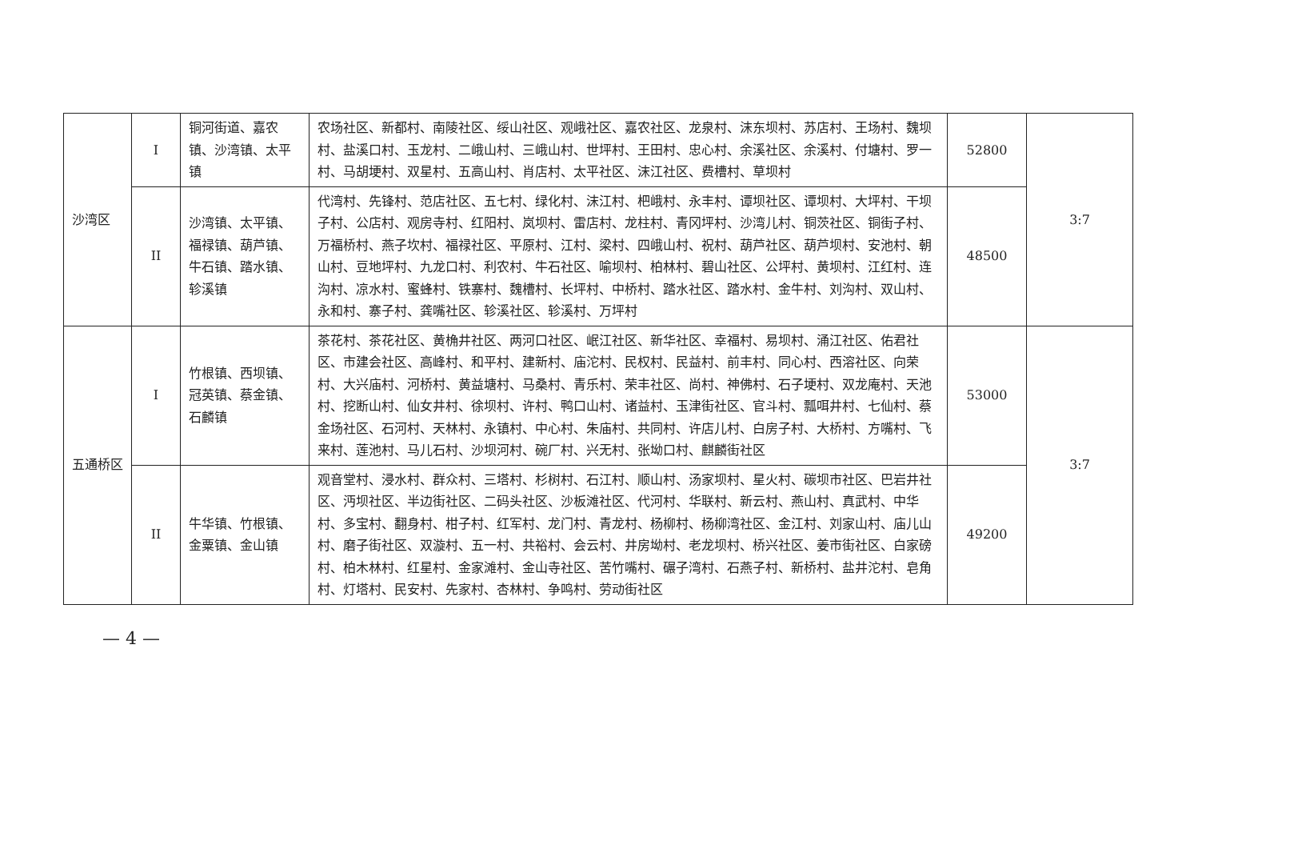| 沙湾区 | I | 铜河街道、嘉农镇、沙湾镇、太平镇 | 农场社区、新都村、南陵社区、绥山社区、观峨社区、嘉农社区、龙泉村、沫东坝村、苏店村、王场村、魏坝村、盐溪口村、玉龙村、二峨山村、三峨山村、世坪村、王田村、忠心村、余溪社区、余溪村、付塘村、罗一村、马胡埂村、双星村、五高山村、肖店村、太平社区、沫江社区、费槽村、草坝村 | 52800 | 3:7 |
| | II | 沙湾镇、太平镇、福禄镇、葫芦镇、牛石镇、踏水镇、轸溪镇 | 代湾村、先锋村、范店社区、五七村、绿化村、沫江村、杷峨村、永丰村、谭坝社区、谭坝村、大坪村、干坝子村、公店村、观房寺村、红阳村、岚坝村、雷店村、龙柱村、青冈坪村、沙湾儿村、铜茨社区、铜街子村、万福桥村、燕子坎村、福禄社区、平原村、江村、梁村、四峨山村、祝村、葫芦社区、葫芦坝村、安池村、朝山村、豆地坪村、九龙口村、利农村、牛石社区、喻坝村、柏林村、碧山社区、公坪村、黄坝村、江红村、连沟村、凉水村、蜜蜂村、铁寨村、魏槽村、长坪村、中桥村、踏水社区、踏水村、金牛村、刘沟村、双山村、永和村、寨子村、龚嘴社区、轸溪社区、轸溪村、万坪村 | 48500 | |
| 五通桥区 | I | 竹根镇、西坝镇、冠英镇、蔡金镇、石麟镇 | 茶花村、茶花社区、黄桷井社区、两河口社区、岷江社区、新华社区、幸福村、易坝村、涌江社区、佑君社区、市建会社区、高峰村、和平村、建新村、庙沱村、民权村、民益村、前丰村、同心村、西溶社区、向荣村、大兴庙村、河桥村、黄益塘村、马桑村、青乐村、荣丰社区、尚村、神佛村、石子埂村、双龙庵村、天池村、挖断山村、仙女井村、徐坝村、许村、鸭口山村、诸益村、玉津街社区、官斗村、瓢咡井村、七仙村、蔡金场社区、石河村、天林村、永镇村、中心村、朱庙村、共同村、许店儿村、白房子村、大桥村、方嘴村、飞来村、莲池村、马儿石村、沙坝河村、碗厂村、兴无村、张坳口村、麒麟街社区 | 53000 | 3:7 |
| | II | 牛华镇、竹根镇、金粟镇、金山镇 | 观音堂村、浸水村、群众村、三塔村、杉树村、石江村、顺山村、汤家坝村、星火村、碳坝市社区、巴岩井社区、沔坝社区、半边街社区、二码头社区、沙板滩社区、代河村、华联村、新云村、燕山村、真武村、中华村、多宝村、翻身村、柑子村、红军村、龙门村、青龙村、杨柳村、杨柳湾社区、金江村、刘家山村、庙儿山村、磨子街社区、双漩村、五一村、共裕村、会云村、井房坳村、老龙坝村、桥兴社区、姜市街社区、白家磅村、柏木林村、红星村、金家滩村、金山寺社区、苦竹嘴村、碾子湾村、石燕子村、新桥村、盐井沱村、皂角村、灯塔村、民安村、先家村、杏林村、争鸣村、劳动街社区 | 49200 | |
— 4 —